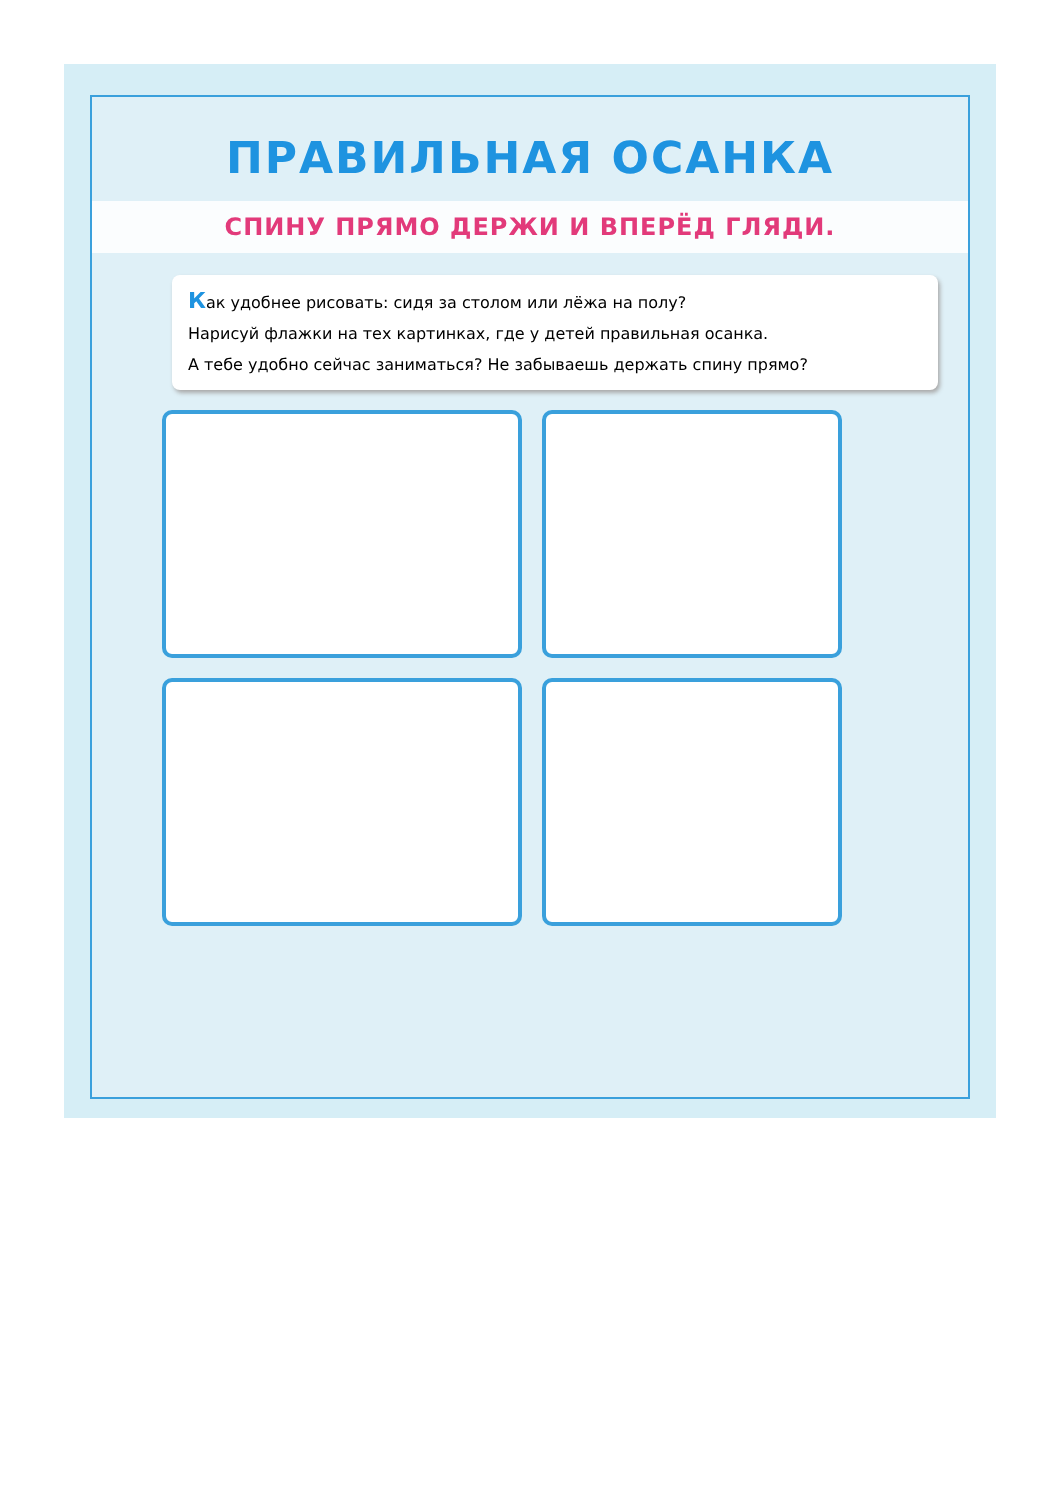ПРАВИЛЬНАЯ ОСАНКА
СПИНУ ПРЯМО ДЕРЖИ И ВПЕРЁД ГЛЯДИ.
Как удобнее рисовать: сидя за столом или лёжа на полу?
Нарисуй флажки на тех картинках, где у детей правильная осанка.
А тебе удобно сейчас заниматься? Не забываешь держать спину прямо?